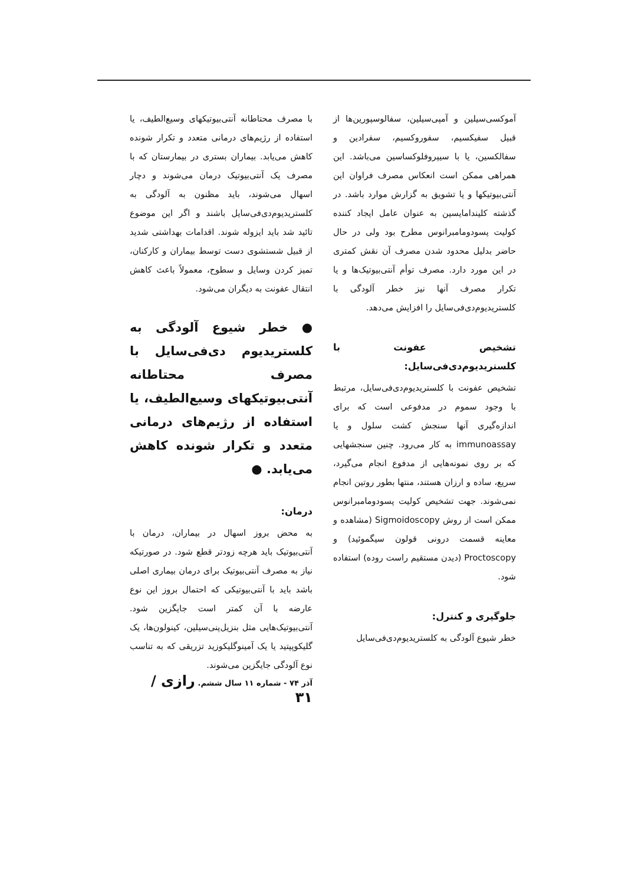آموکسی‌سیلین و آمپی‌سیلین، سفالوسپورین‌ها از قبیل سفیکسیم، سفوروکسیم، سفرادین و سفالکسین، یا با سیپروفلوکساسین می‌باشد. این همراهی ممکن است انعکاس مصرف فراوان این آنتی‌بیوتیکها و یا تشویق به گزارش موارد باشد. در گذشته کلیندامایسین به عنوان عامل ایجاد کننده کولیت پسودومامبرانوس مطرح بود ولی در حال حاضر بدلیل محدود شدن مصرف آن نقش کمتری در این مورد دارد. مصرف توأم آنتی‌بیوتیک‌ها و یا تکرار مصرف آنها نیز خطر آلودگی با کلستریدیوم‌دی‌فی‌سایل را افزایش می‌دهد.
تشخیص عفونت با کلستریدیوم‌دی‌فی‌سایل:
تشخیص عفونت با کلستریدیوم‌دی‌فی‌سایل، مرتبط با وجود سموم در مدفوعی است که برای اندازه‌گیری آنها سنجش کشت سلول و یا immunoassay به کار می‌رود. چنین سنجشهایی که بر روی نمونه‌هایی از مدفوع انجام می‌گیرد، سریع، ساده و ارزان هستند، منتها بطور روتین انجام نمی‌شوند. جهت تشخیص کولیت پسودومامبرانوس ممکن است از روش Sigmoidoscopy (مشاهده و معاینه قسمت درونی قولون سیگموئید) و Proctoscopy (دیدن مستقیم راست روده) استفاده شود.
جلوگیری و کنترل:
خطر شیوع آلودگی به کلستریدیوم‌دی‌فی‌سایل
با مصرف محتاطانه آنتی‌بیوتیکهای وسیع‌الطیف، یا استفاده از رژیم‌های درمانی متعدد و تکرار شونده کاهش می‌یابد. بیماران بستری در بیمارستان که با مصرف یک آنتی‌بیوتیک درمان می‌شوند و دچار اسهال می‌شوند، باید مظنون به آلودگی به کلستریدیوم‌دی‌فی‌سایل باشند و اگر این موضوع تائید شد باید ایزوله شوند. اقدامات بهداشتی شدید از قبیل شستشوی دست توسط بیماران و کارکنان، تمیز کردن وسایل و سطوح، معمولاً باعث کاهش انتقال عفونت به دیگران می‌شود.
● خطر شیوع آلودگی به کلستریدیوم دی‌فی‌سایل با مصرف محتاطانه آنتی‌بیوتیکهای وسیع‌الطیف، یا استفاده از رژیم‌های درمانی متعدد و تکرار شونده کاهش می‌یابد. ●
درمان:
به محض بروز اسهال در بیماران، درمان با آنتی‌بیوتیک باید هرچه زودتر قطع شود. در صورتیکه نیاز به مصرف آنتی‌بیوتیک برای درمان بیماری اصلی باشد باید با آنتی‌بیوتیکی که احتمال بروز این نوع عارضه با آن کمتر است جایگزین شود. آنتی‌بیوتیک‌هایی مثل بنزیل‌پنی‌سیلین، کینولون‌ها، یک گلیکوپپتید یا یک آمینوگلیکوزید تزریقی که به تناسب نوع آلودگی جایگزین می‌شوند.
آذر ۷۴ - شماره ۱۱ سال ششم. رازی / ۳۱